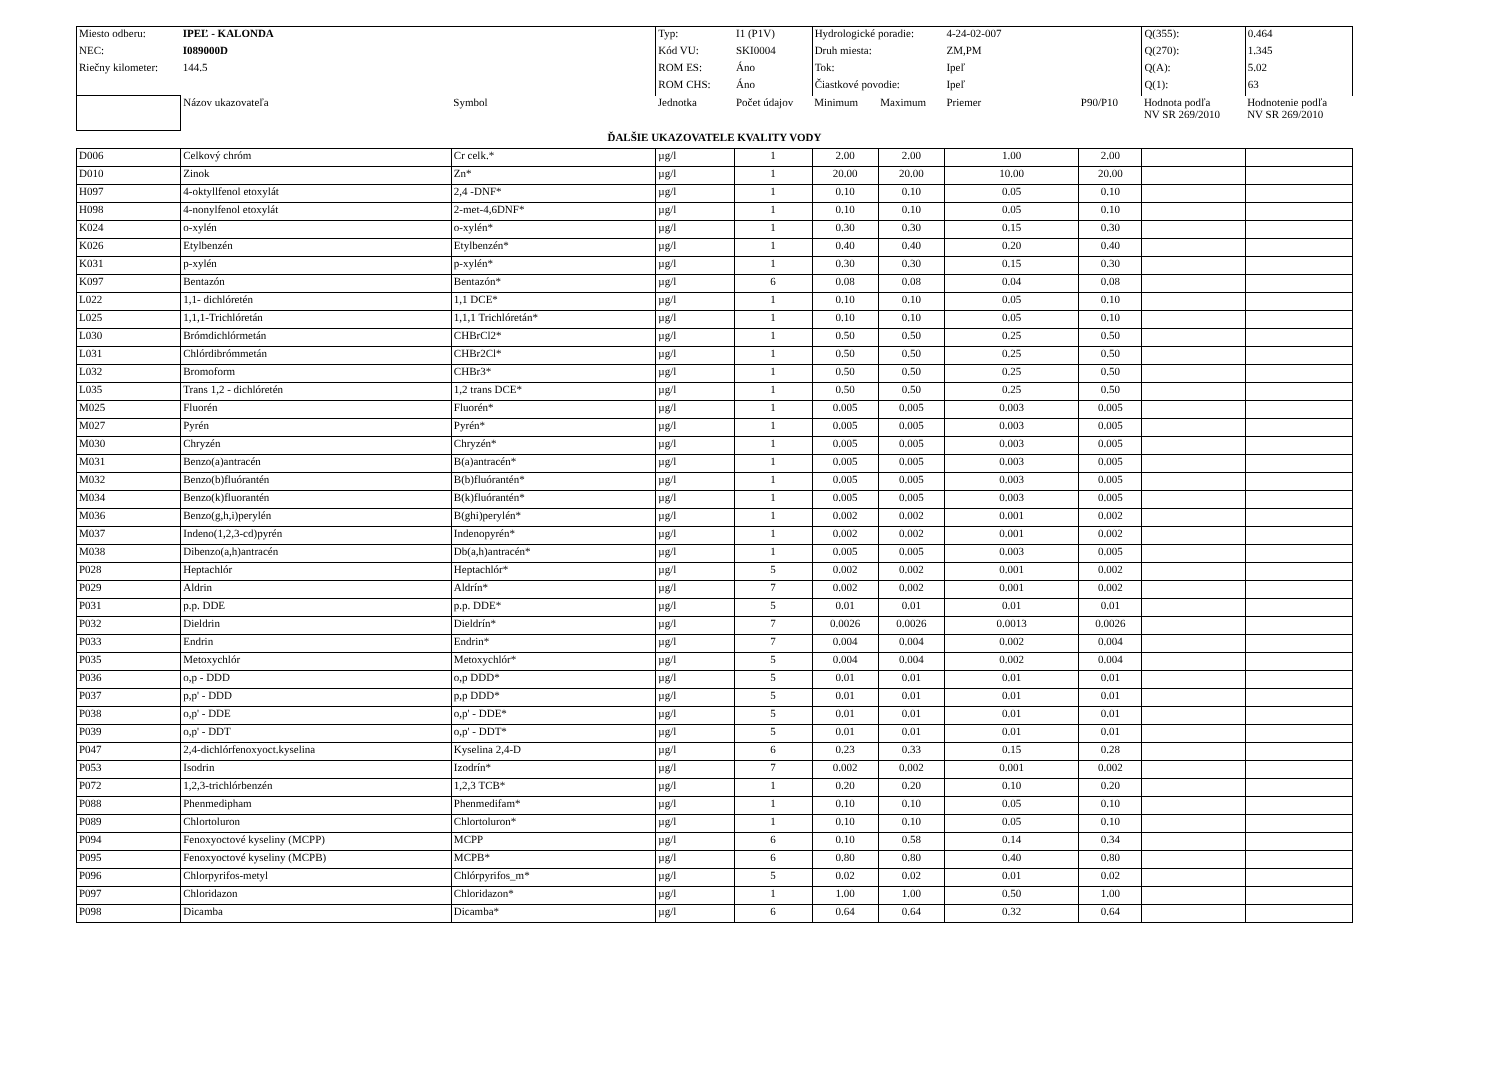| Miesto odberu: | IPEĽ - KALONDA | | Typ: | I1 (P1V) | Hydrologické poradie: | | 4-24-02-007 | | Q(355): | 0.464 |
| NEC: | I089000D | | Kód VU: | SKI0004 | Druh miesta: | | ZM,PM | | Q(270): | 1.345 |
| Riečny kilometer: | 144.5 | | ROM ES: | Áno | Tok: | | Ipeľ | | Q(A): | 5.02 |
| | | | ROM CHS: | Áno | Čiastkové povodie: | | Ipeľ | | Q(1): | 63 |
| | Názov ukazovateľa | Symbol | Jednotka | Počet údajov | Minimum | Maximum | Priemer | P90/P10 | Hodnota podľa NV SR 269/2010 | Hodnotenie podľa NV SR 269/2010 |
| ĎALŠIE UKAZOVATELE KVALITY VODY | | | | | | | | | | |
| D006 | Celkový chróm | Cr celk.* | µg/l | 1 | 2.00 | 2.00 | 1.00 | 2.00 | | |
| D010 | Zinok | Zn* | µg/l | 1 | 20.00 | 20.00 | 10.00 | 20.00 | | |
| H097 | 4-oktyllfenol etoxylát | 2,4 -DNF* | µg/l | 1 | 0.10 | 0.10 | 0.05 | 0.10 | | |
| H098 | 4-nonylfenol etoxylát | 2-met-4,6DNF* | µg/l | 1 | 0.10 | 0.10 | 0.05 | 0.10 | | |
| K024 | o-xylén | o-xylén* | µg/l | 1 | 0.30 | 0.30 | 0.15 | 0.30 | | |
| K026 | Etylbenzén | Etylbenzén* | µg/l | 1 | 0.40 | 0.40 | 0.20 | 0.40 | | |
| K031 | p-xylén | p-xylén* | µg/l | 1 | 0.30 | 0.30 | 0.15 | 0.30 | | |
| K097 | Bentazón | Bentazón* | µg/l | 6 | 0.08 | 0.08 | 0.04 | 0.08 | | |
| L022 | 1,1- dichlóretén | 1,1 DCE* | µg/l | 1 | 0.10 | 0.10 | 0.05 | 0.10 | | |
| L025 | 1,1,1-Trichlóretán | 1,1,1 Trichlóretán* | µg/l | 1 | 0.10 | 0.10 | 0.05 | 0.10 | | |
| L030 | Brómdichlórmetán | CHBrCl2* | µg/l | 1 | 0.50 | 0.50 | 0.25 | 0.50 | | |
| L031 | Chlórdibrómmetán | CHBr2Cl* | µg/l | 1 | 0.50 | 0.50 | 0.25 | 0.50 | | |
| L032 | Bromoform | CHBr3* | µg/l | 1 | 0.50 | 0.50 | 0.25 | 0.50 | | |
| L035 | Trans 1,2 - dichlóretén | 1,2 trans DCE* | µg/l | 1 | 0.50 | 0.50 | 0.25 | 0.50 | | |
| M025 | Fluorén | Fluorén* | µg/l | 1 | 0.005 | 0.005 | 0.003 | 0.005 | | |
| M027 | Pyrén | Pyrén* | µg/l | 1 | 0.005 | 0.005 | 0.003 | 0.005 | | |
| M030 | Chryzén | Chryzén* | µg/l | 1 | 0.005 | 0.005 | 0.003 | 0.005 | | |
| M031 | Benzo(a)antracén | B(a)antracén* | µg/l | 1 | 0.005 | 0.005 | 0.003 | 0.005 | | |
| M032 | Benzo(b)fluórantén | B(b)fluórantén* | µg/l | 1 | 0.005 | 0.005 | 0.003 | 0.005 | | |
| M034 | Benzo(k)fluorantén | B(k)fluórantén* | µg/l | 1 | 0.005 | 0.005 | 0.003 | 0.005 | | |
| M036 | Benzo(g,h,i)perylén | B(ghi)perylén* | µg/l | 1 | 0.002 | 0.002 | 0.001 | 0.002 | | |
| M037 | Indeno(1,2,3-cd)pyrén | Indenopyrén* | µg/l | 1 | 0.002 | 0.002 | 0.001 | 0.002 | | |
| M038 | Dibenzo(a,h)antracén | Db(a,h)antracén* | µg/l | 1 | 0.005 | 0.005 | 0.003 | 0.005 | | |
| P028 | Heptachlór | Heptachlór* | µg/l | 5 | 0.002 | 0.002 | 0.001 | 0.002 | | |
| P029 | Aldrin | Aldrín* | µg/l | 7 | 0.002 | 0.002 | 0.001 | 0.002 | | |
| P031 | p.p. DDE | p.p. DDE* | µg/l | 5 | 0.01 | 0.01 | 0.01 | 0.01 | | |
| P032 | Dieldrin | Dieldrín* | µg/l | 7 | 0.0026 | 0.0026 | 0.0013 | 0.0026 | | |
| P033 | Endrin | Endrin* | µg/l | 7 | 0.004 | 0.004 | 0.002 | 0.004 | | |
| P035 | Metoxychlór | Metoxychlór* | µg/l | 5 | 0.004 | 0.004 | 0.002 | 0.004 | | |
| P036 | o,p - DDD | o,p DDD* | µg/l | 5 | 0.01 | 0.01 | 0.01 | 0.01 | | |
| P037 | p,p' - DDD | p,p DDD* | µg/l | 5 | 0.01 | 0.01 | 0.01 | 0.01 | | |
| P038 | o,p' - DDE | o,p' - DDE* | µg/l | 5 | 0.01 | 0.01 | 0.01 | 0.01 | | |
| P039 | o,p' - DDT | o,p' - DDT* | µg/l | 5 | 0.01 | 0.01 | 0.01 | 0.01 | | |
| P047 | 2,4-dichlórfenoxyoct.kyselina | Kyselina 2,4-D | µg/l | 6 | 0.23 | 0.33 | 0.15 | 0.28 | | |
| P053 | Isodrin | Izodrín* | µg/l | 7 | 0.002 | 0.002 | 0.001 | 0.002 | | |
| P072 | 1,2,3-trichlórbenzén | 1,2,3 TCB* | µg/l | 1 | 0.20 | 0.20 | 0.10 | 0.20 | | |
| P088 | Phenmedipham | Phenmedifam* | µg/l | 1 | 0.10 | 0.10 | 0.05 | 0.10 | | |
| P089 | Chlortoluron | Chlortoluron* | µg/l | 1 | 0.10 | 0.10 | 0.05 | 0.10 | | |
| P094 | Fenoxyoctové kyseliny (MCPP) | MCPP | µg/l | 6 | 0.10 | 0.58 | 0.14 | 0.34 | | |
| P095 | Fenoxyoctové kyseliny (MCPB) | MCPB* | µg/l | 6 | 0.80 | 0.80 | 0.40 | 0.80 | | |
| P096 | Chlorpyrifos-metyl | Chlórpyrifos_m* | µg/l | 5 | 0.02 | 0.02 | 0.01 | 0.02 | | |
| P097 | Chloridazon | Chloridazon* | µg/l | 1 | 1.00 | 1.00 | 0.50 | 1.00 | | |
| P098 | Dicamba | Dicamba* | µg/l | 6 | 0.64 | 0.64 | 0.32 | 0.64 | | |